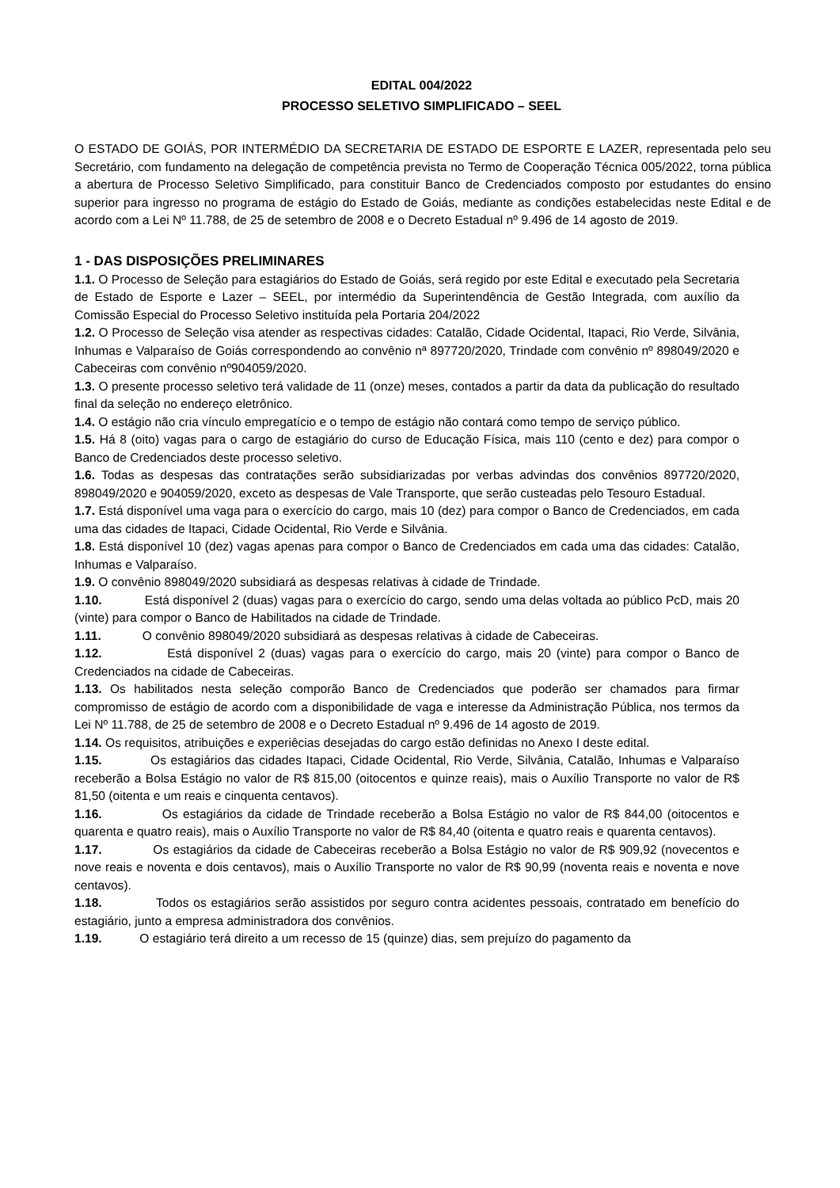EDITAL 004/2022
PROCESSO SELETIVO SIMPLIFICADO – SEEL
O ESTADO DE GOIÁS, POR INTERMÉDIO DA SECRETARIA DE ESTADO DE ESPORTE E LAZER, representada pelo seu Secretário, com fundamento na delegação de competência prevista no Termo de Cooperação Técnica 005/2022, torna pública a abertura de Processo Seletivo Simplificado, para constituir Banco de Credenciados composto por estudantes do ensino superior para ingresso no programa de estágio do Estado de Goiás, mediante as condições estabelecidas neste Edital e de acordo com a Lei Nº 11.788, de 25 de setembro de 2008 e o Decreto Estadual nº 9.496 de 14 agosto de 2019.
1 - DAS DISPOSIÇÕES PRELIMINARES
1.1. O Processo de Seleção para estagiários do Estado de Goiás, será regido por este Edital e executado pela Secretaria de Estado de Esporte e Lazer – SEEL, por intermédio da Superintendência de Gestão Integrada, com auxílio da Comissão Especial do Processo Seletivo instituída pela Portaria 204/2022
1.2. O Processo de Seleção visa atender as respectivas cidades: Catalão, Cidade Ocidental, Itapaci, Rio Verde, Silvânia, Inhumas e Valparaíso de Goiás correspondendo ao convênio nª 897720/2020, Trindade com convênio nº 898049/2020 e Cabeceiras com convênio nº904059/2020.
1.3. O presente processo seletivo terá validade de 11 (onze) meses, contados a partir da data da publicação do resultado final da seleção no endereço eletrônico.
1.4. O estágio não cria vínculo empregatício e o tempo de estágio não contará como tempo de serviço público.
1.5. Há 8 (oito) vagas para o cargo de estagiário do curso de Educação Física, mais 110 (cento e dez) para compor o Banco de Credenciados deste processo seletivo.
1.6. Todas as despesas das contratações serão subsidiarizadas por verbas advindas dos convênios 897720/2020, 898049/2020 e 904059/2020, exceto as despesas de Vale Transporte, que serão custeadas pelo Tesouro Estadual.
1.7. Está disponível uma vaga para o exercício do cargo, mais 10 (dez) para compor o Banco de Credenciados, em cada uma das cidades de Itapaci, Cidade Ocidental, Rio Verde e Silvânia.
1.8. Está disponível 10 (dez) vagas apenas para compor o Banco de Credenciados em cada uma das cidades: Catalão, Inhumas e Valparaíso.
1.9. O convênio 898049/2020 subsidiará as despesas relativas à cidade de Trindade.
1.10. Está disponível 2 (duas) vagas para o exercício do cargo, sendo uma delas voltada ao público PcD, mais 20 (vinte) para compor o Banco de Habilitados na cidade de Trindade.
1.11. O convênio 898049/2020 subsidiará as despesas relativas à cidade de Cabeceiras.
1.12. Está disponível 2 (duas) vagas para o exercício do cargo, mais 20 (vinte) para compor o Banco de Credenciados na cidade de Cabeceiras.
1.13. Os habilitados nesta seleção comporão Banco de Credenciados que poderão ser chamados para firmar compromisso de estágio de acordo com a disponibilidade de vaga e interesse da Administração Pública, nos termos da Lei Nº 11.788, de 25 de setembro de 2008 e o Decreto Estadual nº 9.496 de 14 agosto de 2019.
1.14. Os requisitos, atribuições e experiêcias desejadas do cargo estão definidas no Anexo I deste edital.
1.15. Os estagiários das cidades Itapaci, Cidade Ocidental, Rio Verde, Silvânia, Catalão, Inhumas e Valparaíso receberão a Bolsa Estágio no valor de R$ 815,00 (oitocentos e quinze reais), mais o Auxílio Transporte no valor de R$ 81,50 (oitenta e um reais e cinquenta centavos).
1.16. Os estagiários da cidade de Trindade receberão a Bolsa Estágio no valor de R$ 844,00 (oitocentos e quarenta e quatro reais), mais o Auxílio Transporte no valor de R$ 84,40 (oitenta e quatro reais e quarenta centavos).
1.17. Os estagiários da cidade de Cabeceiras receberão a Bolsa Estágio no valor de R$ 909,92 (novecentos e nove reais e noventa e dois centavos), mais o Auxílio Transporte no valor de R$ 90,99 (noventa reais e noventa e nove centavos).
1.18. Todos os estagiários serão assistidos por seguro contra acidentes pessoais, contratado em benefício do estagiário, junto a empresa administradora dos convênios.
1.19. O estagiário terá direito a um recesso de 15 (quinze) dias, sem prejuízo do pagamento da